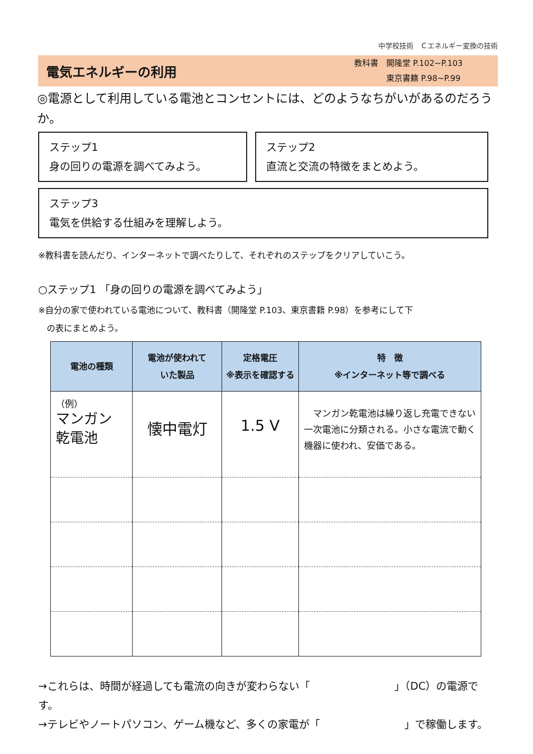中学校技術　Ｃエネルギー変換の技術
電気エネルギーの利用
教科書　開隆堂 P.102~P.103
　　　　東京書籍 P.98~P.99
◎電源として利用している電池とコンセントには、どのようなちがいがあるのだろうか。
ステップ1
身の回りの電源を調べてみよう。
ステップ2
直流と交流の特徴をまとめよう。
ステップ3
電気を供給する仕組みを理解しよう。
※教科書を読んだり、インターネットで調べたりして、それぞれのステップをクリアしていこう。
○ステップ1 「身の回りの電源を調べてみよう」
※自分の家で使われている電池について、教科書（開隆堂 P.103、東京書籍 P.98）を参考にして下
　の表にまとめよう。
| 電池の種類 | 電池が使われて いた製品 | 定格電圧 ※表示を確認する | 特 徴 ※インターネット等で調べる |
| --- | --- | --- | --- |
| （例） マンガン 乾電池 | 懐中電灯 | 1.5 V | マンガン乾電池は繰り返し充電できない一次電池に分類される。小さな電流で動く機器に使われ、安価である。 |
→これらは、時間が経過しても電流の向きが変わらない「　　　　　　　　」（DC）の電源です。
→テレビやノートパソコン、ゲーム機など、多くの家電が「　　　　　　　　」で稼働します。